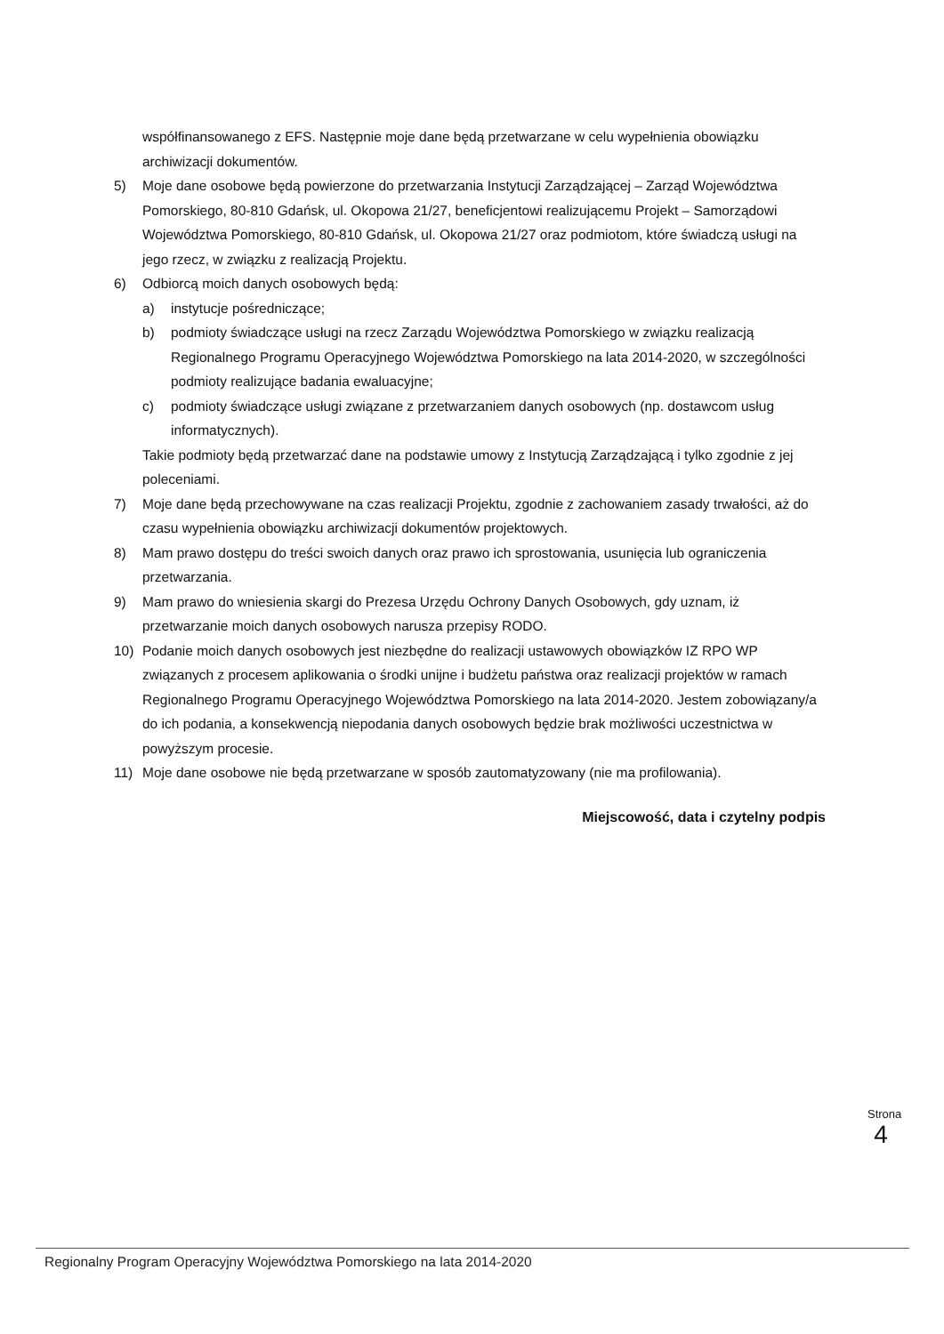współfinansowanego z EFS. Następnie moje dane będą przetwarzane w celu wypełnienia obowiązku archiwizacji dokumentów.
5) Moje dane osobowe będą powierzone do przetwarzania Instytucji Zarządzającej – Zarząd Województwa Pomorskiego, 80-810 Gdańsk, ul. Okopowa 21/27, beneficjentowi realizującemu Projekt – Samorządowi Województwa Pomorskiego, 80-810 Gdańsk, ul. Okopowa 21/27 oraz podmiotom, które świadczą usługi na jego rzecz, w związku z realizacją Projektu.
6) Odbiorcą moich danych osobowych będą:
a) instytucje pośredniczące;
b) podmioty świadczące usługi na rzecz Zarządu Województwa Pomorskiego w związku realizacją Regionalnego Programu Operacyjnego Województwa Pomorskiego na lata 2014-2020, w szczególności podmioty realizujące badania ewaluacyjne;
c) podmioty świadczące usługi związane z przetwarzaniem danych osobowych (np. dostawcom usług informatycznych).
Takie podmioty będą przetwarzać dane na podstawie umowy z Instytucją Zarządzającą i tylko zgodnie z jej poleceniami.
7) Moje dane będą przechowywane na czas realizacji Projektu, zgodnie z zachowaniem zasady trwałości, aż do czasu wypełnienia obowiązku archiwizacji dokumentów projektowych.
8) Mam prawo dostępu do treści swoich danych oraz prawo ich sprostowania, usunięcia lub ograniczenia przetwarzania.
9) Mam prawo do wniesienia skargi do Prezesa Urzędu Ochrony Danych Osobowych, gdy uznam, iż przetwarzanie moich danych osobowych narusza przepisy RODO.
10) Podanie moich danych osobowych jest niezbędne do realizacji ustawowych obowiązków IZ RPO WP związanych z procesem aplikowania o środki unijne i budżetu państwa oraz realizacji projektów w ramach Regionalnego Programu Operacyjnego Województwa Pomorskiego na lata 2014-2020. Jestem zobowiązany/a do ich podania, a konsekwencją niepodania danych osobowych będzie brak możliwości uczestnictwa w powyższym procesie.
11) Moje dane osobowe nie będą przetwarzane w sposób zautomatyzowany (nie ma profilowania).
Miejscowość, data i czytelny podpis
Strona 4
Regionalny Program Operacyjny Województwa Pomorskiego na lata 2014-2020